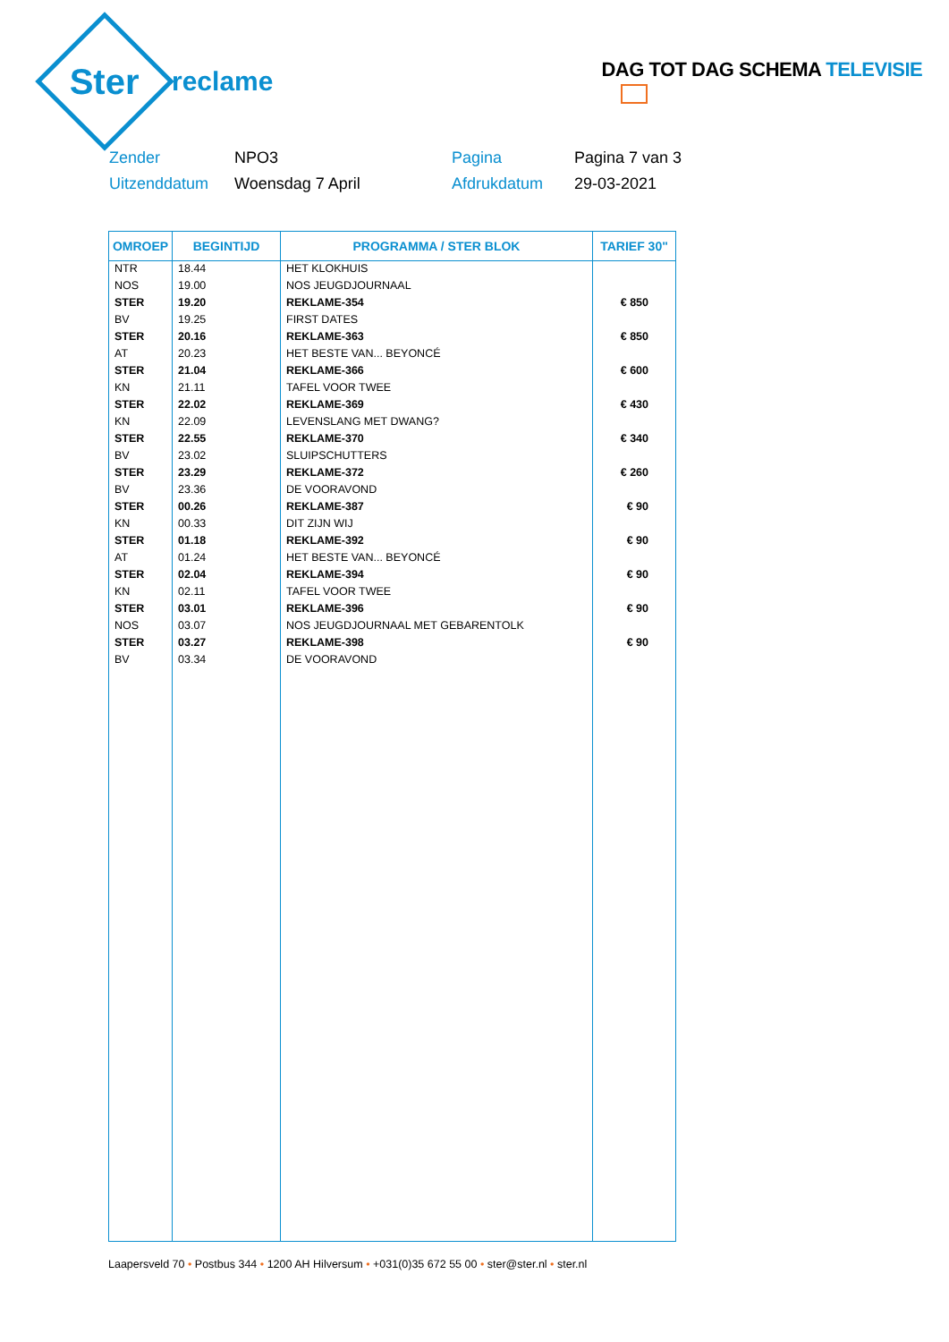Ster
reclame
DAG TOT DAG SCHEMA TELEVISIE
Zender
NPO3
Pagina
Pagina 7 van 3
Uitzenddatum
Woensdag 7 April
Afdrukdatum
29-03-2021
| OMROEP | BEGINTIJD | PROGRAMMA / STER BLOK | TARIEF 30" |
| --- | --- | --- | --- |
| NTR | 18.44 | HET KLOKHUIS | |
| NOS | 19.00 | NOS JEUGDJOURNAAL | |
| STER | 19.20 | REKLAME-354 | € 850 |
| BV | 19.25 | FIRST DATES | |
| STER | 20.16 | REKLAME-363 | € 850 |
| AT | 20.23 | HET BESTE VAN... BEYONCÉ | |
| STER | 21.04 | REKLAME-366 | € 600 |
| KN | 21.11 | TAFEL VOOR TWEE | |
| STER | 22.02 | REKLAME-369 | € 430 |
| KN | 22.09 | LEVENSLANG MET DWANG? | |
| STER | 22.55 | REKLAME-370 | € 340 |
| BV | 23.02 | SLUIPSCHUTTERS | |
| STER | 23.29 | REKLAME-372 | € 260 |
| BV | 23.36 | DE VOORAVOND | |
| STER | 00.26 | REKLAME-387 | € 90 |
| KN | 00.33 | DIT ZIJN WIJ | |
| STER | 01.18 | REKLAME-392 | € 90 |
| AT | 01.24 | HET BESTE VAN... BEYONCÉ | |
| STER | 02.04 | REKLAME-394 | € 90 |
| KN | 02.11 | TAFEL VOOR TWEE | |
| STER | 03.01 | REKLAME-396 | € 90 |
| NOS | 03.07 | NOS JEUGDJOURNAAL MET GEBARENTOLK | |
| STER | 03.27 | REKLAME-398 | € 90 |
| BV | 03.34 | DE VOORAVOND | |
Laapersveld 70 • Postbus 344 • 1200 AH Hilversum • +031(0)35 672 55 00 • ster@ster.nl • ster.nl